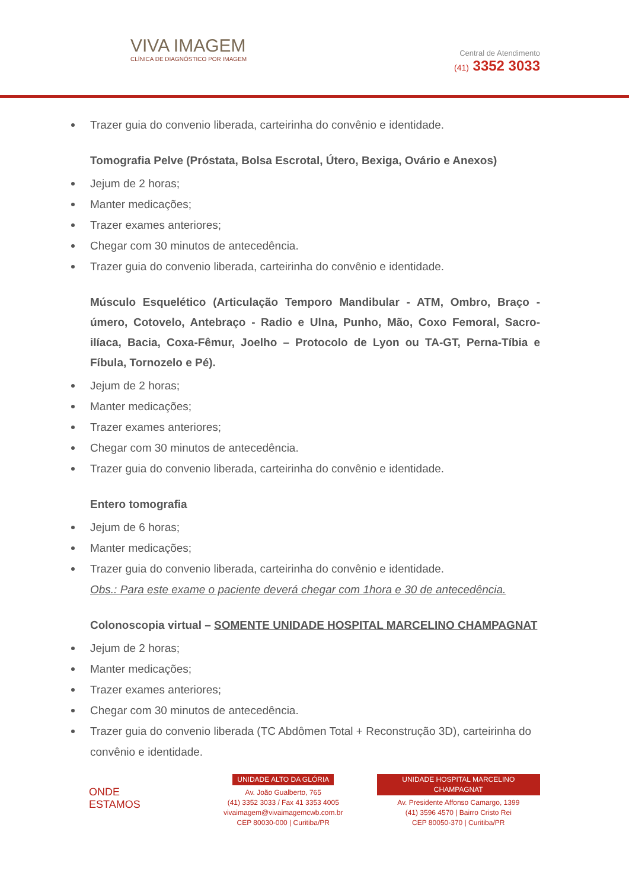VIVA IMAGEM
CLÍNICA DE DIAGNÓSTICO POR IMAGEM
Central de Atendimento
(41) 3352 3033
Trazer guia do convenio liberada, carteirinha do convênio e identidade.
Tomografia Pelve (Próstata, Bolsa Escrotal, Útero, Bexiga, Ovário e Anexos)
Jejum de 2 horas;
Manter medicações;
Trazer exames anteriores;
Chegar com 30 minutos de antecedência.
Trazer guia do convenio liberada, carteirinha do convênio e identidade.
Músculo Esquelético (Articulação Temporo Mandibular - ATM, Ombro, Braço - úmero, Cotovelo, Antebraço - Radio e Ulna, Punho, Mão, Coxo Femoral, Sacro-ilíaca, Bacia, Coxa-Fêmur, Joelho – Protocolo de Lyon ou TA-GT, Perna-Tíbia e Fíbula, Tornozelo e Pé).
Jejum de 2 horas;
Manter medicações;
Trazer exames anteriores;
Chegar com 30 minutos de antecedência.
Trazer guia do convenio liberada, carteirinha do convênio e identidade.
Entero tomografia
Jejum de 6 horas;
Manter medicações;
Trazer guia do convenio liberada, carteirinha do convênio e identidade.
Obs.: Para este exame o paciente deverá chegar com 1hora e 30 de antecedência.
Colonoscopia virtual – SOMENTE UNIDADE HOSPITAL MARCELINO CHAMPAGNAT
Jejum de 2 horas;
Manter medicações;
Trazer exames anteriores;
Chegar com 30 minutos de antecedência.
Trazer guia do convenio liberada (TC Abdômen Total + Reconstrução 3D), carteirinha do convênio e identidade.
ONDE
ESTAMOS
UNIDADE ALTO DA GLÓRIA
Av. João Gualberto, 765
(41) 3352 3033 / Fax 41 3353 4005
vivaimagem@vivaimagemcwb.com.br
CEP 80030-000 | Curitiba/PR
UNIDADE HOSPITAL MARCELINO CHAMPAGNAT
Av. Presidente Affonso Camargo, 1399
(41) 3596 4570 | Bairro Cristo Rei
CEP 80050-370 | Curitiba/PR